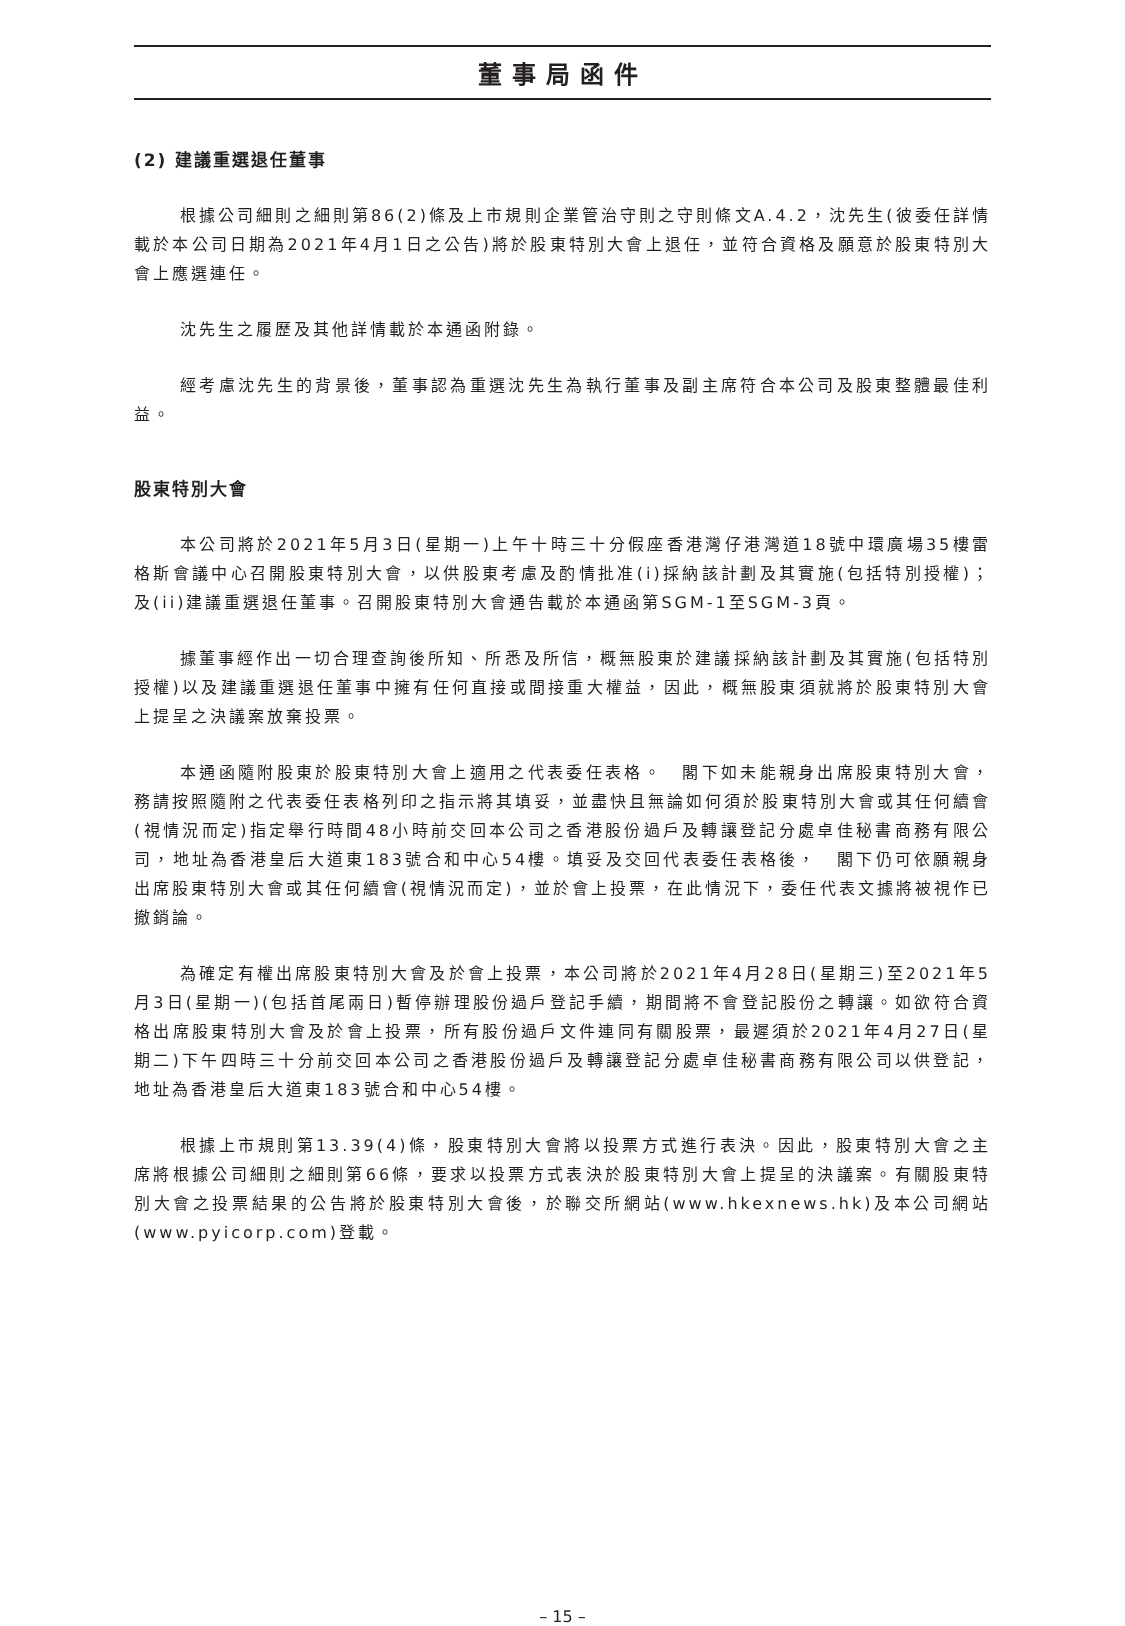董事局函件
(2) 建議重選退任董事
根據公司細則之細則第86(2)條及上市規則企業管治守則之守則條文A.4.2，沈先生(彼委任詳情載於本公司日期為2021年4月1日之公告)將於股東特別大會上退任，並符合資格及願意於股東特別大會上應選連任。
沈先生之履歷及其他詳情載於本通函附錄。
經考慮沈先生的背景後，董事認為重選沈先生為執行董事及副主席符合本公司及股東整體最佳利益。
股東特別大會
本公司將於2021年5月3日(星期一)上午十時三十分假座香港灣仔港灣道18號中環廣場35樓雷格斯會議中心召開股東特別大會，以供股東考慮及酌情批准(i)採納該計劃及其實施(包括特別授權)；及(ii)建議重選退任董事。召開股東特別大會通告載於本通函第SGM-1至SGM-3頁。
據董事經作出一切合理查詢後所知、所悉及所信，概無股東於建議採納該計劃及其實施(包括特別授權)以及建議重選退任董事中擁有任何直接或間接重大權益，因此，概無股東須就將於股東特別大會上提呈之決議案放棄投票。
本通函隨附股東於股東特別大會上適用之代表委任表格。　閣下如未能親身出席股東特別大會，務請按照隨附之代表委任表格列印之指示將其填妥，並盡快且無論如何須於股東特別大會或其任何續會(視情況而定)指定舉行時間48小時前交回本公司之香港股份過戶及轉讓登記分處卓佳秘書商務有限公司，地址為香港皇后大道東183號合和中心54樓。填妥及交回代表委任表格後，　閣下仍可依願親身出席股東特別大會或其任何續會(視情況而定)，並於會上投票，在此情況下，委任代表文據將被視作已撤銷論。
為確定有權出席股東特別大會及於會上投票，本公司將於2021年4月28日(星期三)至2021年5月3日(星期一)(包括首尾兩日)暫停辦理股份過戶登記手續，期間將不會登記股份之轉讓。如欲符合資格出席股東特別大會及於會上投票，所有股份過戶文件連同有關股票，最遲須於2021年4月27日(星期二)下午四時三十分前交回本公司之香港股份過戶及轉讓登記分處卓佳秘書商務有限公司以供登記，地址為香港皇后大道東183號合和中心54樓。
根據上市規則第13.39(4)條，股東特別大會將以投票方式進行表決。因此，股東特別大會之主席將根據公司細則之細則第66條，要求以投票方式表決於股東特別大會上提呈的決議案。有關股東特別大會之投票結果的公告將於股東特別大會後，於聯交所網站(www.hkexnews.hk)及本公司網站(www.pyicorp.com)登載。
– 15 –